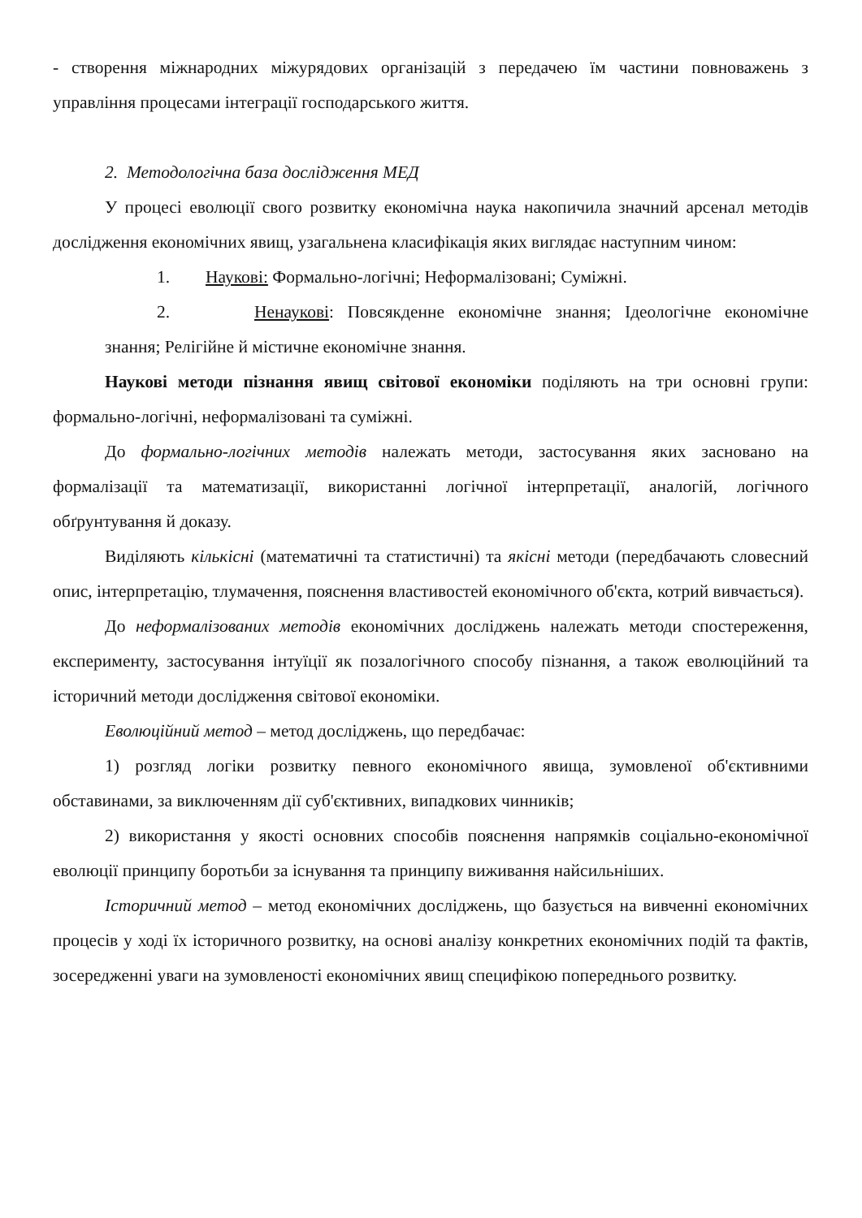- створення міжнародних міжурядових організацій з передачею їм частини повноважень з управління процесами інтеграції господарського життя.
2. Методологічна база дослідження МЕД
У процесі еволюції свого розвитку економічна наука накопичила значний арсенал методів дослідження економічних явищ, узагальнена класифікація яких виглядає наступним чином:
1. Наукові: Формально-логічні; Неформалізовані; Суміжні.
2. Ненаукові: Повсякденне економічне знання; Ідеологічне економічне знання; Релігійне й містичне економічне знання.
Наукові методи пізнання явищ світової економіки поділяють на три основні групи: формально-логічні, неформалізовані та суміжні.
До формально-логічних методів належать методи, застосування яких засновано на формалізації та математизації, використанні логічної інтерпретації, аналогій, логічного обґрунтування й доказу.
Виділяють кількісні (математичні та статистичні) та якісні методи (передбачають словесний опис, інтерпретацію, тлумачення, пояснення властивостей економічного об'єкта, котрий вивчається).
До неформалізованих методів економічних досліджень належать методи спостереження, експерименту, застосування інтуїції як позалогічного способу пізнання, а також еволюційний та історичний методи дослідження світової економіки.
Еволюційний метод – метод досліджень, що передбачає:
1) розгляд логіки розвитку певного економічного явища, зумовленої об'єктивними обставинами, за виключенням дії суб'єктивних, випадкових чинників;
2) використання у якості основних способів пояснення напрямків соціально-економічної еволюції принципу боротьби за існування та принципу виживання найсильніших.
Історичний метод – метод економічних досліджень, що базується на вивченні економічних процесів у ході їх історичного розвитку, на основі аналізу конкретних економічних подій та фактів, зосередженні уваги на зумовленості економічних явищ специфікою попереднього розвитку.